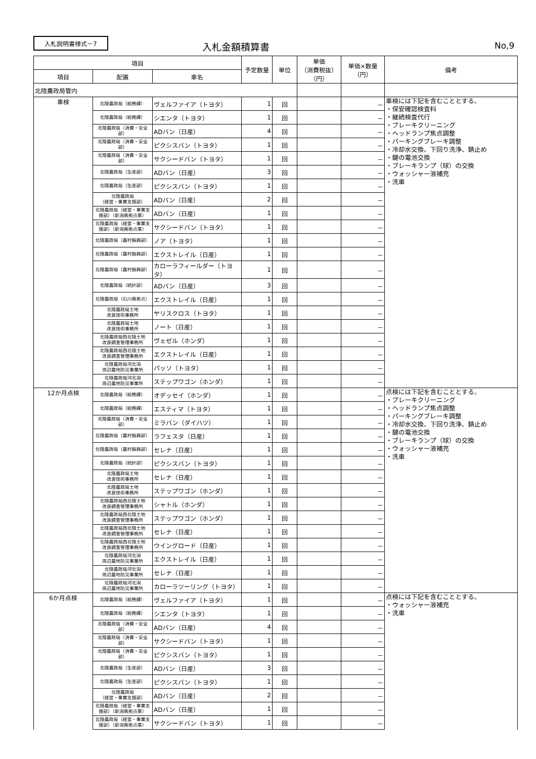入札説明書様式－7 入札金額積算書 No,9
| 項目 | | | 予定数量 | 単位 | 単価 （消費税抜） （円） | 単価×数量 （円） | 備考 |
| --- | --- | --- | --- | --- | --- | --- | --- |
| 項目 | 配置 | 車名 | | | | | |
| 北陸農政局管内 | | | | | | | |
| 車検 | 北陸農政局（総務課） | ヴェルファイア（トヨタ） | 1 | 回 | | － | 車検には下記を含むこととする。 ・保安確認検査料 ・継続検査代行 ・ブレーキクリーニング ・ヘッドランプ焦点調整 ・パーキングブレーキ調整 ・冷却水交換、下回り洗浄、錆止め ・鍵の電池交換 ・ブレーキランプ（球）の交換 ・ウォッシャー液補充 ・洗車 |
| | 北陸農政局（総務課） | シエンタ（トヨタ） | 1 | 回 | | － | |
| | 北陸農政局（消費・安全部） | ADバン（日産） | 4 | 回 | | － | |
| | 北陸農政局（消費・安全部） | ピクシスバン（トヨタ） | 1 | 回 | | － | |
| | 北陸農政局（消費・安全部） | サクシードバン（トヨタ） | 1 | 回 | | － | |
| | 北陸農政局（生産部） | ADバン（日産） | 3 | 回 | | － | |
| | 北陸農政局（生産部） | ピクシスバン（トヨタ） | 1 | 回 | | － | |
| | 北陸農政局 （経営・事業支援部） | ADバン（日産） | 2 | 回 | | － | |
| | 北陸農政局（経営・事業支援部）（新潟県拠点車） | ADバン（日産） | 1 | 回 | | － | |
| | 北陸農政局（経営・事業支援部）（新潟県拠点車） | サクシードバン（トヨタ） | 1 | 回 | | － | |
| | 北陸農政局（農村振興部） | ノア（トヨタ） | 1 | 回 | | － | |
| | 北陸農政局（農村振興部） | エクストレイル（日産） | 1 | 回 | | － | |
| | 北陸農政局（農村振興部） | カローラフィールダー（トヨタ） | 1 | 回 | | － | |
| | 北陸農政局（統計部） | ADバン（日産） | 3 | 回 | | － | |
| | 北陸農政局（石川県拠点） | エクストレイル（日産） | 1 | 回 | | － | |
| | 北陸農政局土地 改良技術事務所 | ヤリスクロス（トヨタ） | 1 | 回 | | － | |
| | 北陸農政局土地 改良技術事務所 | ノート（日産） | 1 | 回 | | － | |
| | 北陸農政局西北陸土地 改良調査管理事務所 | ヴェゼル（ホンダ） | 1 | 回 | | － | |
| | 北陸農政局西北陸土地 改良調査管理事務所 | エクストレイル（日産） | 1 | 回 | | － | |
| | 北陸農政局河北潟 周辺農地防災事業所 | パッソ（トヨタ） | 1 | 回 | | － | |
| | 北陸農政局河北潟 周辺農地防災事業所 | ステップワゴン（ホンダ） | 1 | 回 | | － | |
| 12か月点検 | 北陸農政局（総務課） | オデッセイ（ホンダ） | 1 | 回 | | － | 点検には下記を含むこととする。 ・ブレーキクリーニング ・ヘッドランプ焦点調整 ・パーキングブレーキ調整 ・冷却水交換、下回り洗浄、錆止め ・鍵の電池交換 ・ブレーキランプ（球）の交換 ・ウォッシャー液補充 ・洗車 |
| | 北陸農政局（総務課） | エスティマ（トヨタ） | 1 | 回 | | － | |
| | 北陸農政局（消費・安全部） | ミラバン（ダイハツ） | 1 | 回 | | － | |
| | 北陸農政局（農村振興部） | ラフェスタ（日産） | 1 | 回 | | － | |
| | 北陸農政局（農村振興部） | セレナ（日産） | 1 | 回 | | － | |
| | 北陸農政局（統計部） | ピクシスバン（トヨタ） | 1 | 回 | | － | |
| | 北陸農政局土地 改良技術事務所 | セレナ（日産） | 1 | 回 | | － | |
| | 北陸農政局土地 改良技術事務所 | ステップワゴン（ホンダ） | 1 | 回 | | － | |
| | 北陸農政局西北陸土地 改良調査管理事務所 | シャトル（ホンダ） | 1 | 回 | | － | |
| | 北陸農政局西北陸土地 改良調査管理事務所 | ステップワゴン（ホンダ） | 1 | 回 | | － | |
| | 北陸農政局西北陸土地 改良調査管理事務所 | セレナ（日産） | 1 | 回 | | － | |
| | 北陸農政局西北陸土地 改良調査管理事務所 | ウイングロード（日産） | 1 | 回 | | － | |
| | 北陸農政局河北潟 周辺農地防災事業所 | エクストレイル（日産） | 1 | 回 | | － | |
| | 北陸農政局河北潟 周辺農地防災事業所 | セレナ（日産） | 1 | 回 | | － | |
| | 北陸農政局河北潟 周辺農地防災事業所 | カローラツーリング（トヨタ） | 1 | 回 | | － | |
| 6か月点検 | 北陸農政局（総務課） | ヴェルファイア（トヨタ） | 1 | 回 | | － | 点検には下記を含むこととする。 ・ウォッシャー液補充 ・洗車 |
| | 北陸農政局（総務課） | シエンタ（トヨタ） | 1 | 回 | | － | |
| | 北陸農政局（消費・安全部） | ADバン（日産） | 4 | 回 | | － | |
| | 北陸農政局（消費・安全部） | サクシードバン（トヨタ） | 1 | 回 | | － | |
| | 北陸農政局（消費・安全部） | ピクシスバン（トヨタ） | 1 | 回 | | － | |
| | 北陸農政局（生産部） | ADバン（日産） | 3 | 回 | | － | |
| | 北陸農政局（生産部） | ピクシスバン（トヨタ） | 1 | 回 | | － | |
| | 北陸農政局 （経営・事業支援部） | ADバン（日産） | 2 | 回 | | － | |
| | 北陸農政局（経営・事業支援部）（新潟県拠点車） | ADバン（日産） | 1 | 回 | | － | |
| | 北陸農政局（経営・事業支援部）（新潟県拠点車） | サクシードバン（トヨタ） | 1 | 回 | | － | |